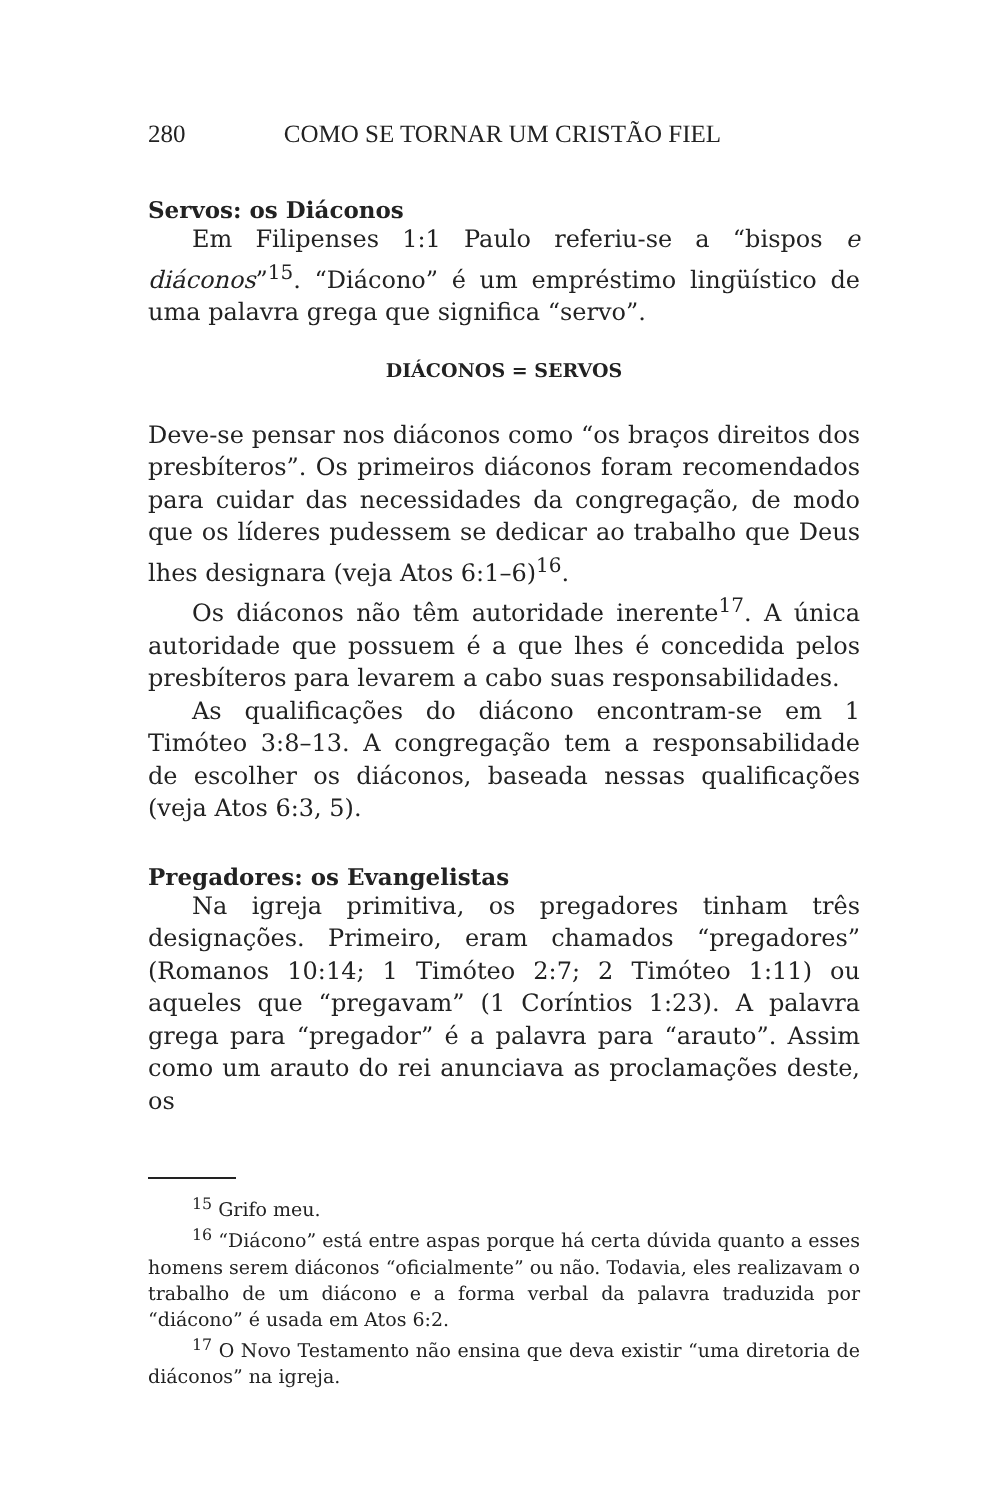280 COMO SE TORNAR UM CRISTÃO FIEL
Servos: os Diáconos
Em Filipenses 1:1 Paulo referiu-se a “bispos e diáconos”<sup>15</sup>. “Diácono” é um empréstimo lingüístico de uma palavra grega que significa “servo”.
DIÁCONOS = SERVOS
Deve-se pensar nos diáconos como “os braços direitos dos presbíteros”. Os primeiros diáconos foram recomendados para cuidar das necessidades da congregação, de modo que os líderes pudessem se dedicar ao trabalho que Deus lhes designara (veja Atos 6:1–6)<sup>16</sup>.
Os diáconos não têm autoridade inerente<sup>17</sup>. A única autoridade que possuem é a que lhes é concedida pelos presbíteros para levarem a cabo suas responsabilidades.
As qualificações do diácono encontram-se em 1 Timóteo 3:8–13. A congregação tem a responsabilidade de escolher os diáconos, baseada nessas qualificações (veja Atos 6:3, 5).
Pregadores: os Evangelistas
Na igreja primitiva, os pregadores tinham três designações. Primeiro, eram chamados “pregadores” (Romanos 10:14; 1 Timóteo 2:7; 2 Timóteo 1:11) ou aqueles que “pregavam” (1 Coríntios 1:23). A palavra grega para “pregador” é a palavra para “arauto”. Assim como um arauto do rei anunciava as proclamações deste, os
<sup>15</sup> Grifo meu.
<sup>16</sup> “Diácono” está entre aspas porque há certa dúvida quanto a esses homens serem diáconos “oficialmente” ou não. Todavia, eles realizavam o trabalho de um diácono e a forma verbal da palavra traduzida por “diácono” é usada em Atos 6:2.
<sup>17</sup> O Novo Testamento não ensina que deva existir “uma diretoria de diáconos” na igreja.